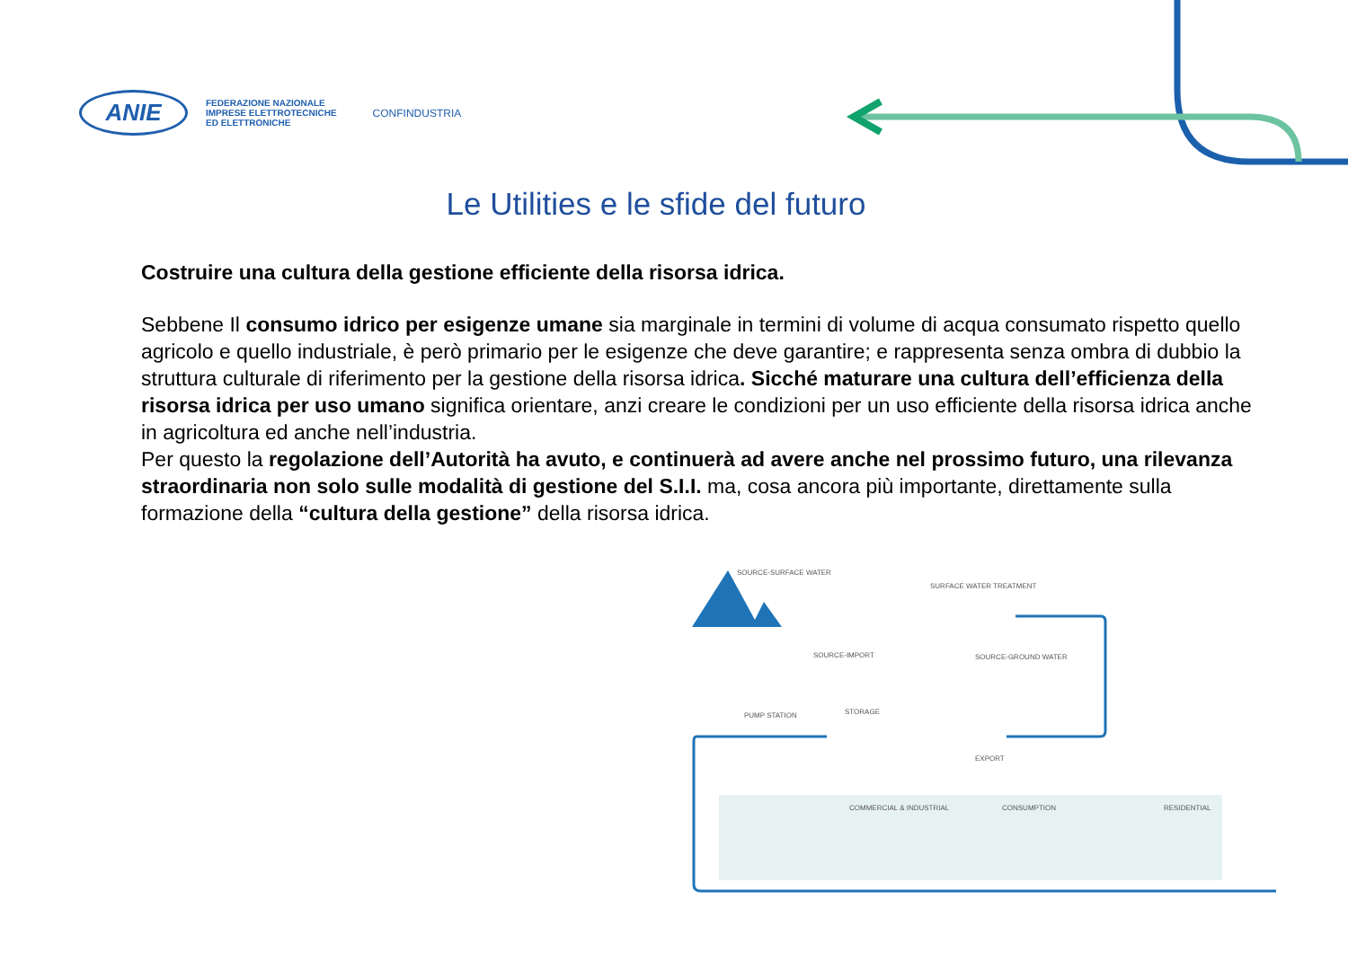ANIE
FEDERAZIONE NAZIONALE
IMPRESE ELETTROTECNICHE
ED ELETTRONICHE
CONFINDUSTRIA
Le Utilities e le sfide del futuro
Costruire una cultura della gestione efficiente della risorsa idrica.
Sebbene Il consumo idrico per esigenze umane sia marginale in termini di volume di acqua consumato rispetto quello agricolo e quello industriale, è però primario per le esigenze che deve garantire; e rappresenta senza ombra di dubbio la struttura culturale di riferimento per la gestione della risorsa idrica. Sicché maturare una cultura dell’efficienza della risorsa idrica per uso umano significa orientare, anzi creare le condizioni per un uso efficiente della risorsa idrica anche in agricoltura ed anche nell’industria.
Per questo la regolazione dell’Autorità ha avuto, e continuerà ad avere anche nel prossimo futuro, una rilevanza straordinaria non solo sulle modalità di gestione del S.I.I. ma, cosa ancora più importante, direttamente sulla formazione della “cultura della gestione” della risorsa idrica.
SOURCE-SURFACE WATER
SURFACE WATER TREATMENT
SOURCE-IMPORT SOURCE-GROUND WATER
PUMP STATION STORAGE
EXPORT
COMMERCIAL & INDUSTRIAL CONSUMPTION RESIDENTIAL